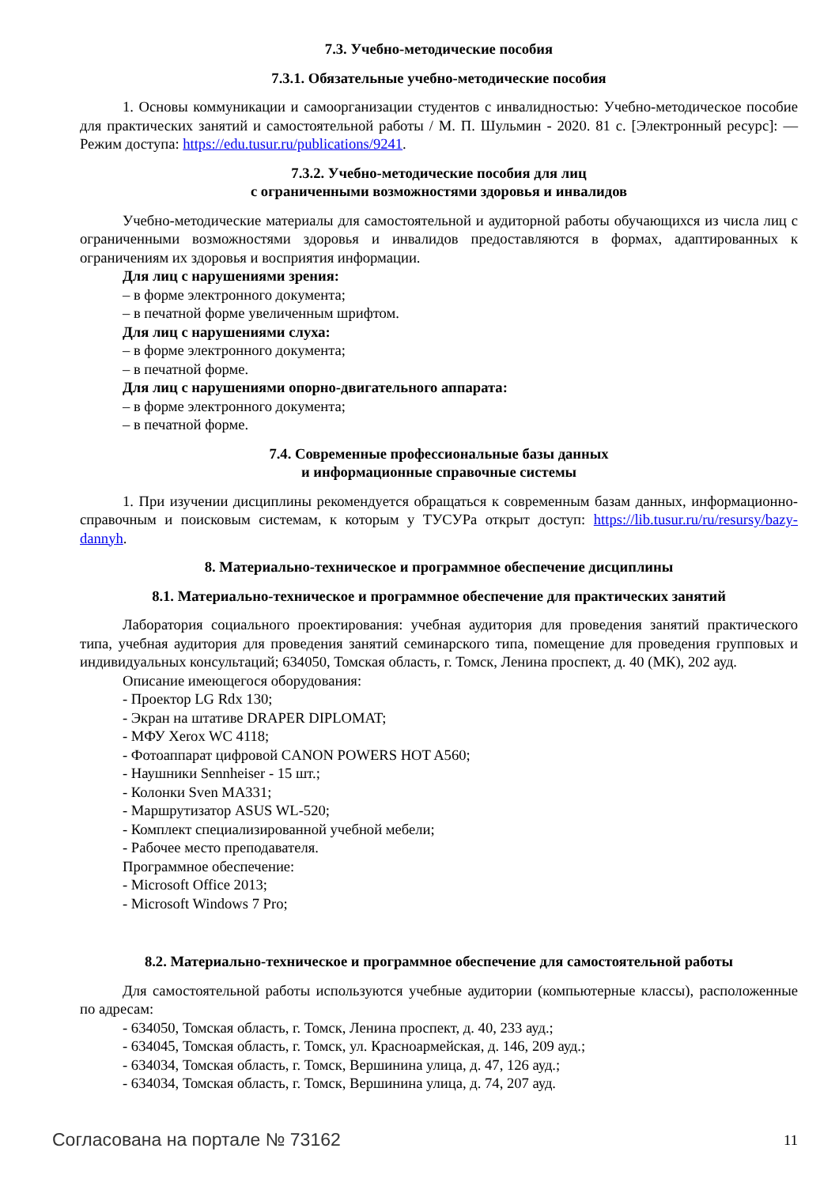7.3. Учебно-методические пособия
7.3.1. Обязательные учебно-методические пособия
1. Основы коммуникации и самоорганизации студентов с инвалидностью: Учебно-методическое пособие для практических занятий и самостоятельной работы / М. П. Шульмин - 2020. 81 с. [Электронный ресурс]: — Режим доступа: https://edu.tusur.ru/publications/9241.
7.3.2. Учебно-методические пособия для лиц
с ограниченными возможностями здоровья и инвалидов
Учебно-методические материалы для самостоятельной и аудиторной работы обучающихся из числа лиц с ограниченными возможностями здоровья и инвалидов предоставляются в формах, адаптированных к ограничениям их здоровья и восприятия информации.
Для лиц с нарушениями зрения:
– в форме электронного документа;
– в печатной форме увеличенным шрифтом.
Для лиц с нарушениями слуха:
– в форме электронного документа;
– в печатной форме.
Для лиц с нарушениями опорно-двигательного аппарата:
– в форме электронного документа;
– в печатной форме.
7.4. Современные профессиональные базы данных
и информационные справочные системы
1. При изучении дисциплины рекомендуется обращаться к современным базам данных, информационно-справочным и поисковым системам, к которым у ТУСУРа открыт доступ: https://lib.tusur.ru/ru/resursy/bazy-dannyh.
8. Материально-техническое и программное обеспечение дисциплины
8.1. Материально-техническое и программное обеспечение для практических занятий
Лаборатория социального проектирования: учебная аудитория для проведения занятий практического типа, учебная аудитория для проведения занятий семинарского типа, помещение для проведения групповых и индивидуальных консультаций; 634050, Томская область, г. Томск, Ленина проспект, д. 40 (МК), 202 ауд.
Описание имеющегося оборудования:
- Проектор LG Rdx 130;
- Экран на штативе DRAPER DIPLOMAT;
- МФУ Xerox WC 4118;
- Фотоаппарат цифровой CANON POWERS HOT A560;
- Наушники Sennheiser - 15 шт.;
- Колонки Sven MA331;
- Маршрутизатор ASUS WL-520;
- Комплект специализированной учебной мебели;
- Рабочее место преподавателя.
Программное обеспечение:
- Microsoft Office 2013;
- Microsoft Windows 7 Pro;
8.2. Материально-техническое и программное обеспечение для самостоятельной работы
Для самостоятельной работы используются учебные аудитории (компьютерные классы), расположенные по адресам:
- 634050, Томская область, г. Томск, Ленина проспект, д. 40, 233 ауд.;
- 634045, Томская область, г. Томск, ул. Красноармейская, д. 146, 209 ауд.;
- 634034, Томская область, г. Томск, Вершинина улица, д. 47, 126 ауд.;
- 634034, Томская область, г. Томск, Вершинина улица, д. 74, 207 ауд.
Согласована на портале № 73162 11